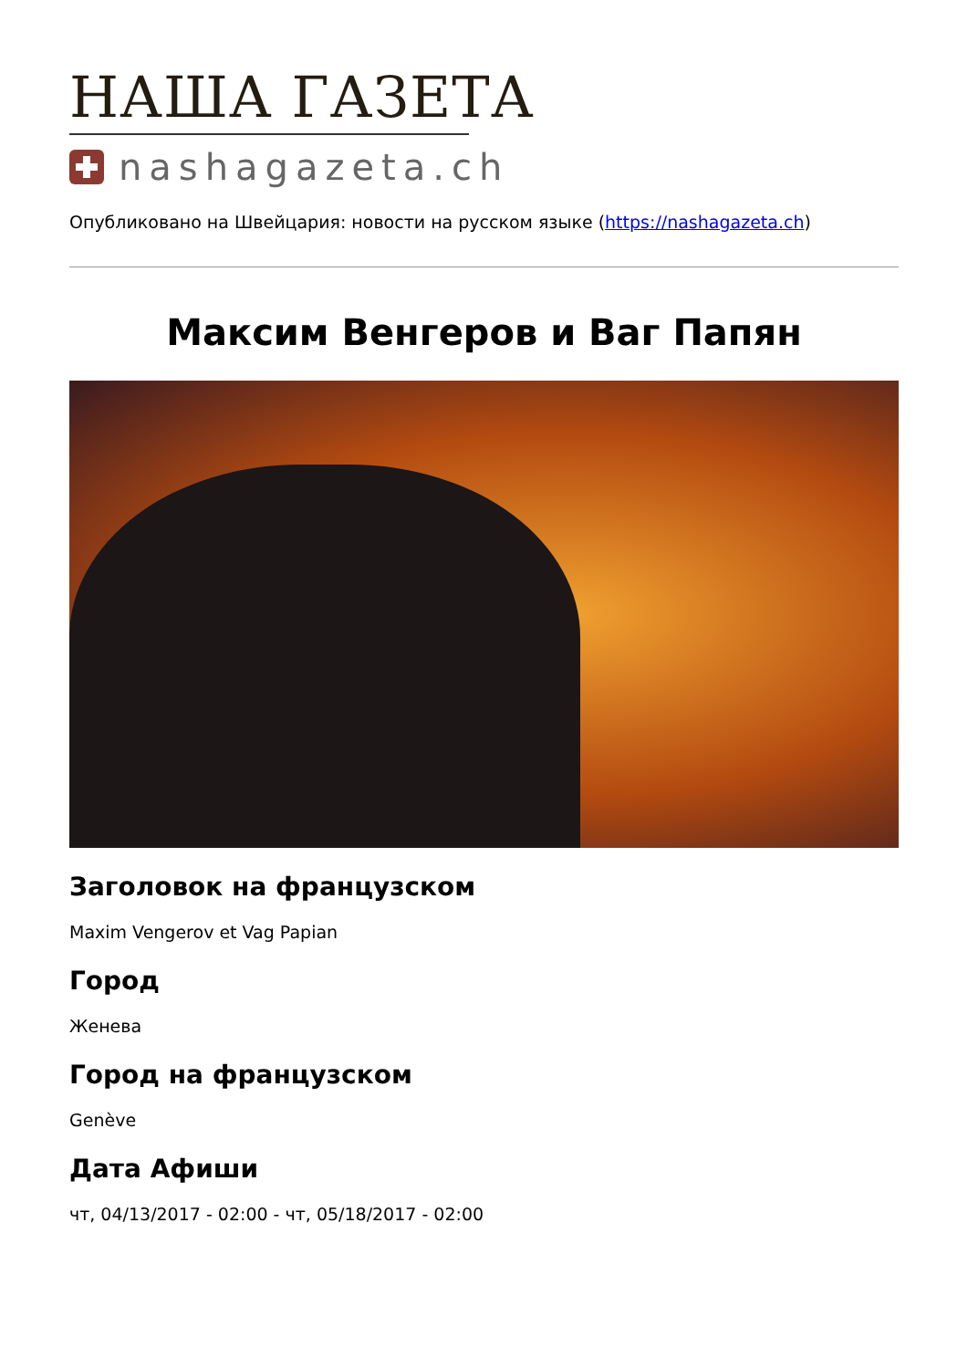НАША ГАЗЕТА
nashagazeta.ch
Опубликовано на Швейцария: новости на русском языке (https://nashagazeta.ch)
Максим Венгеров и Ваг Папян
Заголовок на французском
Maxim Vengerov et Vag Papian
Город
Женева
Город на французском
Genève
Дата Афиши
чт, 04/13/2017 - 02:00 - чт, 05/18/2017 - 02:00